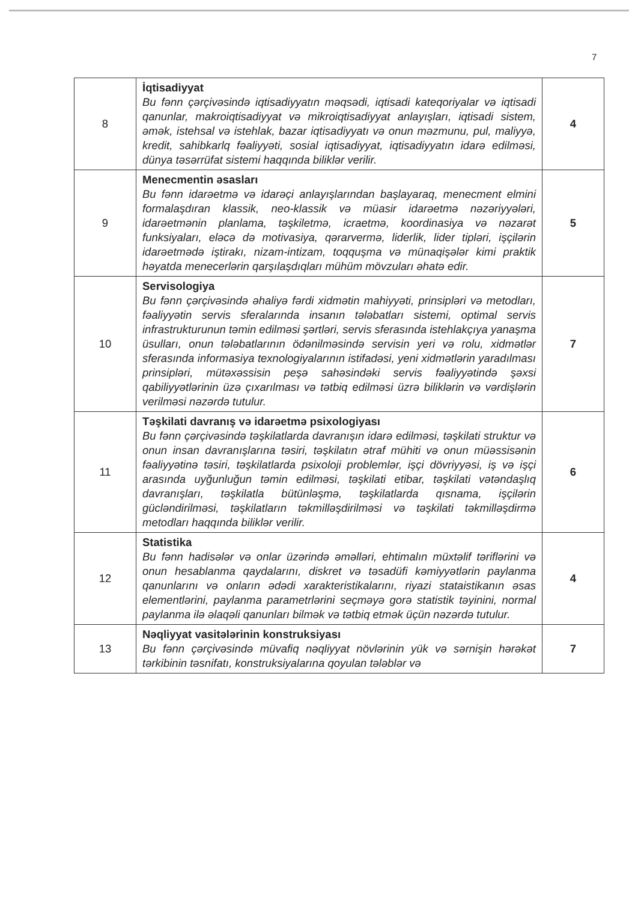7
| 8 | İqtisadiyyat Bu fənn çərçivəsində iqtisadiyyatın məqsədi, iqtisadi kateqoriyalar və iqtisadi qanunlar, makroiqtisadiyyat və mikroiqtisadiyyat anlayışları, iqtisadi sistem, əmək, istehsal və istehlak, bazar iqtisadiyyatı və onun məzmunu, pul, maliyyə, kredit, sahibkarlq fəaliyyəti, sosial iqtisadiyyat, iqtisadiyyatın idarə edilməsi, dünya təsərrüfat sistemi haqqında biliklər verilir. | 4 |
| 9 | Menecmentin əsasları Bu fənn idarəetmə və idarəçi anlayışlarından başlayaraq, menecment elmini formalaşdıran klassik, neo-klassik və müasir idarəetmə nəzəriyyələri, idarəetmənin planlama, təşkiletmə, icraetmə, koordinasiya və nəzarət funksiyaları, eləcə də motivasiya, qərarvermə, liderlik, lider tipləri, işçilərin idarəetmədə iştirakı, nizam-intizam, toqquşma və münaqişələr kimi praktik həyatda menecerlərin qarşılaşdıqları mühüm mövzuları əhatə edir. | 5 |
| 10 | Servisologiya Bu fənn çərçivəsində əhaliyə fərdi xidmətin mahiyyəti, prinsipləri və metodları, fəaliyyətin servis sferalarında insanın tələbatları sistemi, optimal servis infrastrukturunun təmin edilməsi şərtləri, servis sferasında istehlakçıya yanaşma üsulları, onun tələbatlarının ödənilməsində servisin yeri və rolu, xidmətlər sferasında informasiya texnologiyalarının istifadəsi, yeni xidmətlərin yaradılması prinsipləri, mütəxəssisin peşə sahəsindəki servis fəaliyyətində şəxsi qabiliyyətlərinin üzə çıxarılması və tətbiq edilməsi üzrə biliklərin və vərdişlərin verilməsi nəzərdə tutulur. | 7 |
| 11 | Təşkilati davranış və idarəetmə psixologiyası Bu fənn çərçivəsində təşkilatlarda davranışın idarə edilməsi, təşkilati struktur və onun insan davranışlarına təsiri, təşkilatın ətraf mühiti və onun müəssisənin fəaliyyətinə təsiri, təşkilatlarda psixoloji problemlər, işçi dövriyyəsi, iş və işçi arasında uyğunluğun təmin edilməsi, təşkilati etibar, təşkilati vətəndaşlıq davranışları, təşkilatla bütünləşmə, təşkilatlarda qısnama, işçilərin gücləndirilməsi, təşkilatların təkmilləşdirilməsi və təşkilati təkmilləşdirmə metodları haqqında biliklər verilir. | 6 |
| 12 | Statistika Bu fənn hadisələr və onlar üzərində əməlləri, ehtimalın müxtəlif təriflərini və onun hesablanma qaydalarını, diskret və təsadüfi kəmiyyətlərin paylanma qanunlarını və onların ədədi xarakteristikalarını, riyazi stataistikanın əsas elementlərini, paylanma parametrlərini seçməyə gorə statistik təyinini, normal paylanma ilə əlaqəli qanunları bilmək və tətbiq etmək üçün nəzərdə tutulur. | 4 |
| 13 | Nəqliyyat vasitələrinin konstruksiyası Bu fənn çərçivəsində müvafiq nəqliyyat növlərinin yük və sərnişin hərəkət tərkibinin təsnifatı, konstruksiyalarına qoyulan tələblər və | 7 |